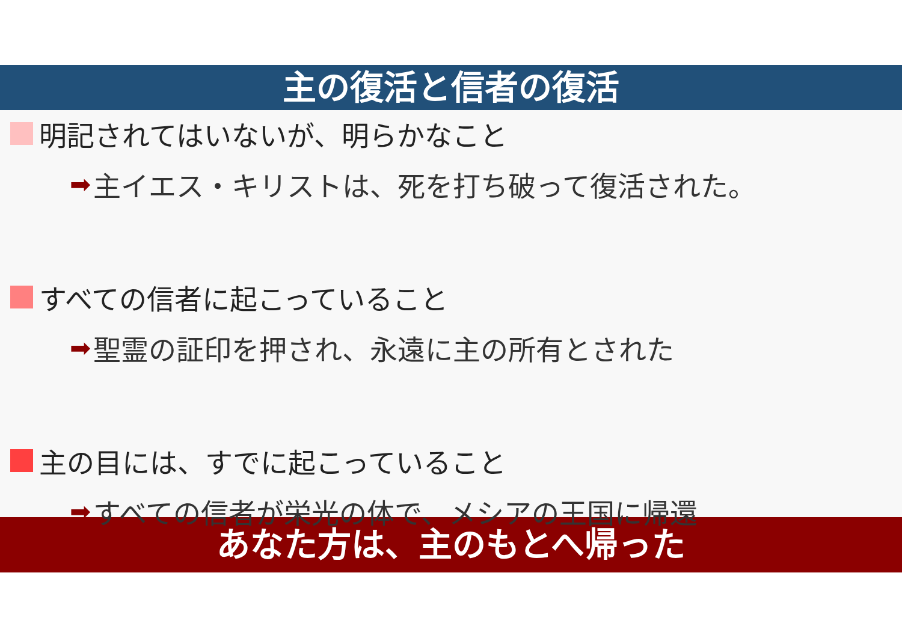主の復活と信者の復活
明記されてはいないが、明らかなこと
➡ 主イエス・キリストは、死を打ち破って復活された。
すべての信者に起こっていること
➡ 聖霊の証印を押され、永遠に主の所有とされた
主の目には、すでに起こっていること
➡ すべての信者が栄光の体で、メシアの王国に帰還
あなた方は、主のもとへ帰った